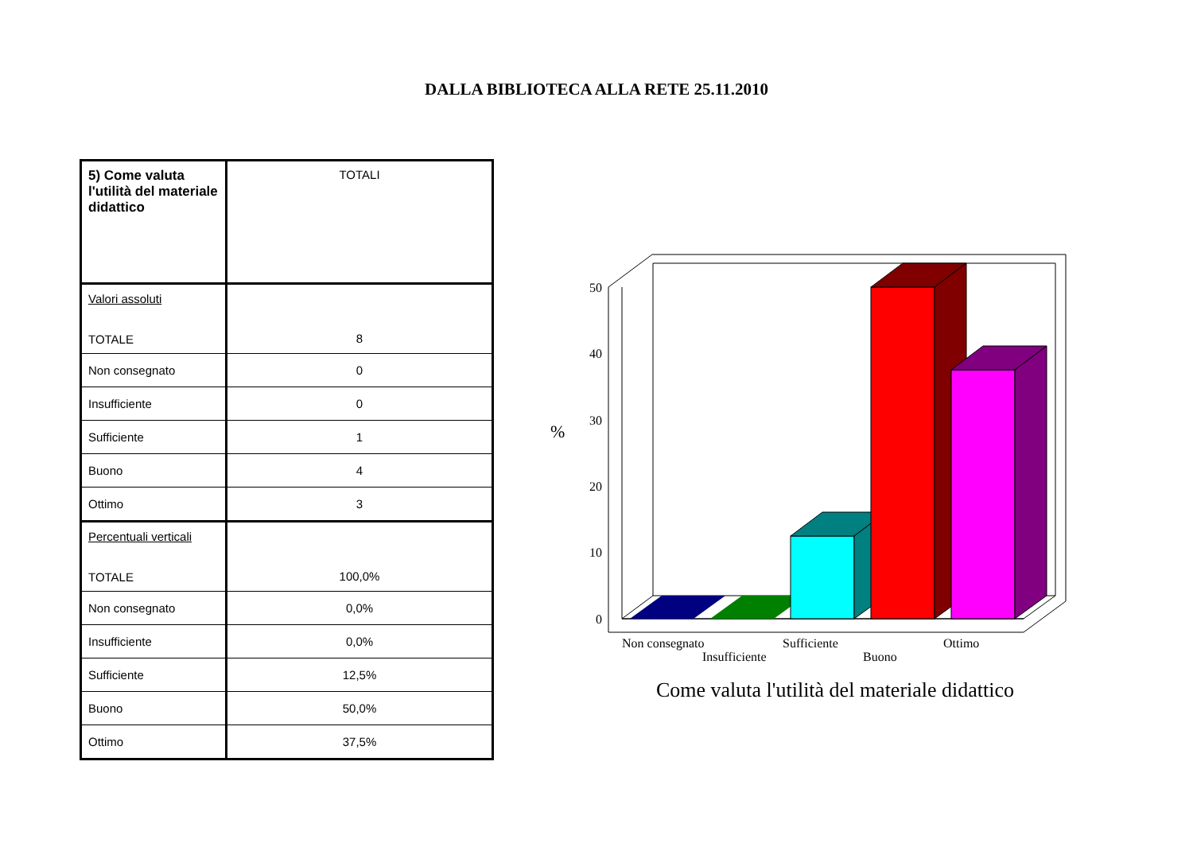DALLA BIBLIOTECA ALLA RETE 25.11.2010
| 5) Come valuta l'utilità del materiale didattico | TOTALI |
| Valori assoluti TOTALE | 8 |
| Non consegnato | 0 |
| Insufficiente | 0 |
| Sufficiente | 1 |
| Buono | 4 |
| Ottimo | 3 |
| Percentuali verticali TOTALE | 100,0% |
| Non consegnato | 0,0% |
| Insufficiente | 0,0% |
| Sufficiente | 12,5% |
| Buono | 50,0% |
| Ottimo | 37,5% |
50
40
30
20
10
0
%
Non consegnato
Insufficiente
Sufficiente
Buono
Ottimo
Come valuta l'utilità del materiale didattico